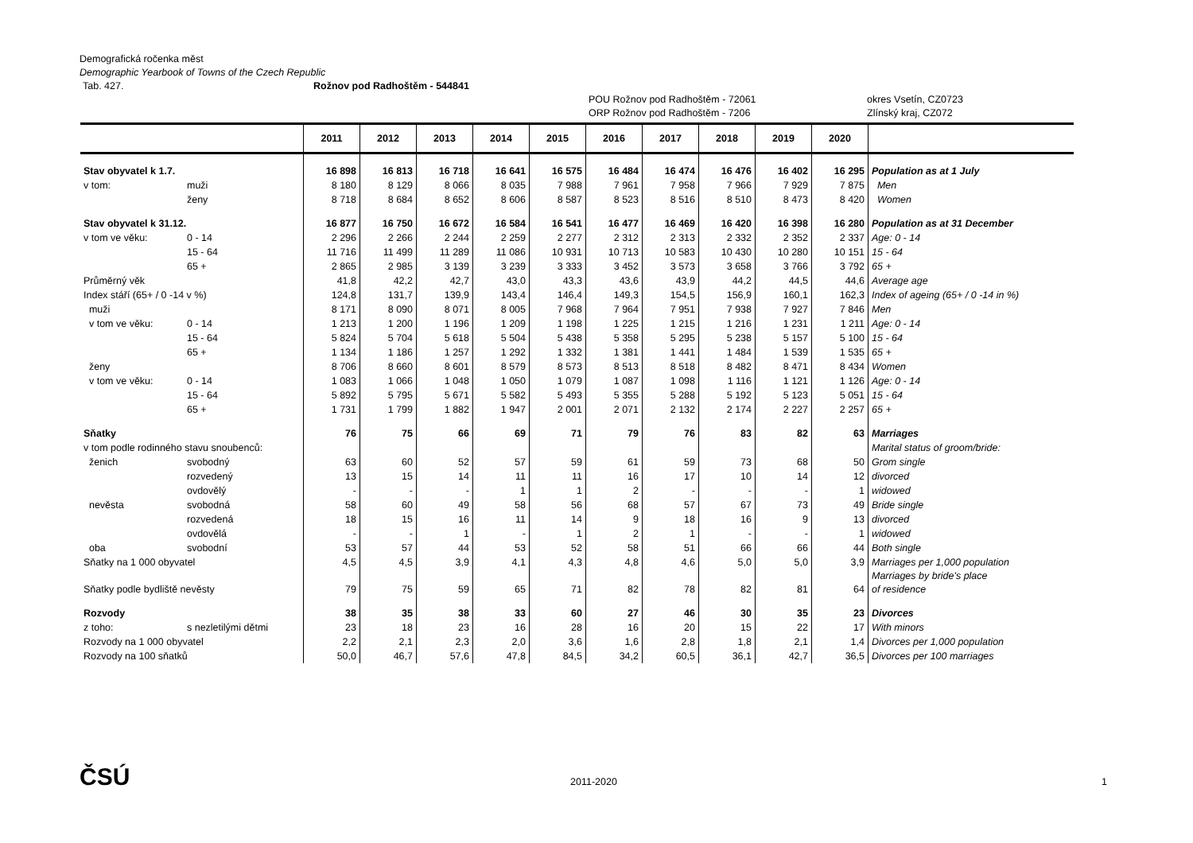Demografická ročenka měst
Demographic Yearbook of Towns of the Czech Republic
Tab. 427. Rožnov pod Radhoštěm - 544841
POU Rožnov pod Radhoštěm - 72061 okres Vsetín, CZ0723
ORP Rožnov pod Radhoštěm - 7206 Zlínský kraj, CZ072
| | | 2011 | 2012 | 2013 | 2014 | 2015 | 2016 | 2017 | 2018 | 2019 | 2020 | |
| --- | --- | --- | --- | --- | --- | --- | --- | --- | --- | --- | --- | --- |
| Stav obyvatel k 1.7. | | 16 898 | 16 813 | 16 718 | 16 641 | 16 575 | 16 484 | 16 474 | 16 476 | 16 402 | 16 295 | Population as at 1 July |
| v tom: | muži | 8 180 | 8 129 | 8 066 | 8 035 | 7 988 | 7 961 | 7 958 | 7 966 | 7 929 | 7 875 | Men |
| | ženy | 8 718 | 8 684 | 8 652 | 8 606 | 8 587 | 8 523 | 8 516 | 8 510 | 8 473 | 8 420 | Women |
| Stav obyvatel k 31.12. | | 16 877 | 16 750 | 16 672 | 16 584 | 16 541 | 16 477 | 16 469 | 16 420 | 16 398 | 16 280 | Population as at 31 December |
| v tom ve věku: | 0 - 14 | 2 296 | 2 266 | 2 244 | 2 259 | 2 277 | 2 312 | 2 313 | 2 332 | 2 352 | 2 337 | Age: 0 - 14 |
| | 15 - 64 | 11 716 | 11 499 | 11 289 | 11 086 | 10 931 | 10 713 | 10 583 | 10 430 | 10 280 | 10 151 | 15 - 64 |
| | 65 + | 2 865 | 2 985 | 3 139 | 3 239 | 3 333 | 3 452 | 3 573 | 3 658 | 3 766 | 3 792 | 65 + |
| Průměrný věk | | 41,8 | 42,2 | 42,7 | 43,0 | 43,3 | 43,6 | 43,9 | 44,2 | 44,5 | 44,6 | Average age |
| Index stáří (65+ / 0 -14 v %) | | 124,8 | 131,7 | 139,9 | 143,4 | 146,4 | 149,3 | 154,5 | 156,9 | 160,1 | 162,3 | Index of ageing (65+ / 0 -14 in %) |
| muži | | 8 171 | 8 090 | 8 071 | 8 005 | 7 968 | 7 964 | 7 951 | 7 938 | 7 927 | 7 846 | Men |
| v tom ve věku: | 0 - 14 | 1 213 | 1 200 | 1 196 | 1 209 | 1 198 | 1 225 | 1 215 | 1 216 | 1 231 | 1 211 | Age: 0 - 14 |
| | 15 - 64 | 5 824 | 5 704 | 5 618 | 5 504 | 5 438 | 5 358 | 5 295 | 5 238 | 5 157 | 5 100 | 15 - 64 |
| | 65 + | 1 134 | 1 186 | 1 257 | 1 292 | 1 332 | 1 381 | 1 441 | 1 484 | 1 539 | 1 535 | 65 + |
| ženy | | 8 706 | 8 660 | 8 601 | 8 579 | 8 573 | 8 513 | 8 518 | 8 482 | 8 471 | 8 434 | Women |
| v tom ve věku: | 0 - 14 | 1 083 | 1 066 | 1 048 | 1 050 | 1 079 | 1 087 | 1 098 | 1 116 | 1 121 | 1 126 | Age: 0 - 14 |
| | 15 - 64 | 5 892 | 5 795 | 5 671 | 5 582 | 5 493 | 5 355 | 5 288 | 5 192 | 5 123 | 5 051 | 15 - 64 |
| | 65 + | 1 731 | 1 799 | 1 882 | 1 947 | 2 001 | 2 071 | 2 132 | 2 174 | 2 227 | 2 257 | 65 + |
| Sňatky | | 76 | 75 | 66 | 69 | 71 | 79 | 76 | 83 | 82 | 63 | Marriages |
| v tom podle rodinného stavu snoubenců: | | | | | | | | | | | | Marital status of groom/bride: |
| ženich | svobodný | 63 | 60 | 52 | 57 | 59 | 61 | 59 | 73 | 68 | 50 | Grom single |
| | rozvedený | 13 | 15 | 14 | 11 | 11 | 16 | 17 | 10 | 14 | 12 | divorced |
| | ovdovělý | - | - | - | 1 | 1 | 2 | - | - | - | 1 | widowed |
| nevěsta | svobodná | 58 | 60 | 49 | 58 | 56 | 68 | 57 | 67 | 73 | 49 | Bride single |
| | rozvedená | 18 | 15 | 16 | 11 | 14 | 9 | 18 | 16 | 9 | 13 | divorced |
| | ovdovělá | - | - | 1 | - | 1 | 2 | 1 | - | - | 1 | widowed |
| oba | svobodní | 53 | 57 | 44 | 53 | 52 | 58 | 51 | 66 | 66 | 44 | Both single |
| Sňatky na 1 000 obyvatel | | 4,5 | 4,5 | 3,9 | 4,1 | 4,3 | 4,8 | 4,6 | 5,0 | 5,0 | 3,9 | Marriages per 1,000 population |
| Sňatky podle bydliště nevěsty | | 79 | 75 | 59 | 65 | 71 | 82 | 78 | 82 | 81 | 64 | Marriages by bride's place of residence |
| Rozvody | | 38 | 35 | 38 | 33 | 60 | 27 | 46 | 30 | 35 | 23 | Divorces |
| z toho: | s nezletilými dětmi | 23 | 18 | 23 | 16 | 28 | 16 | 20 | 15 | 22 | 17 | With minors |
| Rozvody na 1 000 obyvatel | | 2,2 | 2,1 | 2,3 | 2,0 | 3,6 | 1,6 | 2,8 | 1,8 | 2,1 | 1,4 | Divorces per 1,000 population |
| Rozvody na 100 sňatků | | 50,0 | 46,7 | 57,6 | 47,8 | 84,5 | 34,2 | 60,5 | 36,1 | 42,7 | 36,5 | Divorces per 100 marriages |
ČSÚ 2011-2020 1